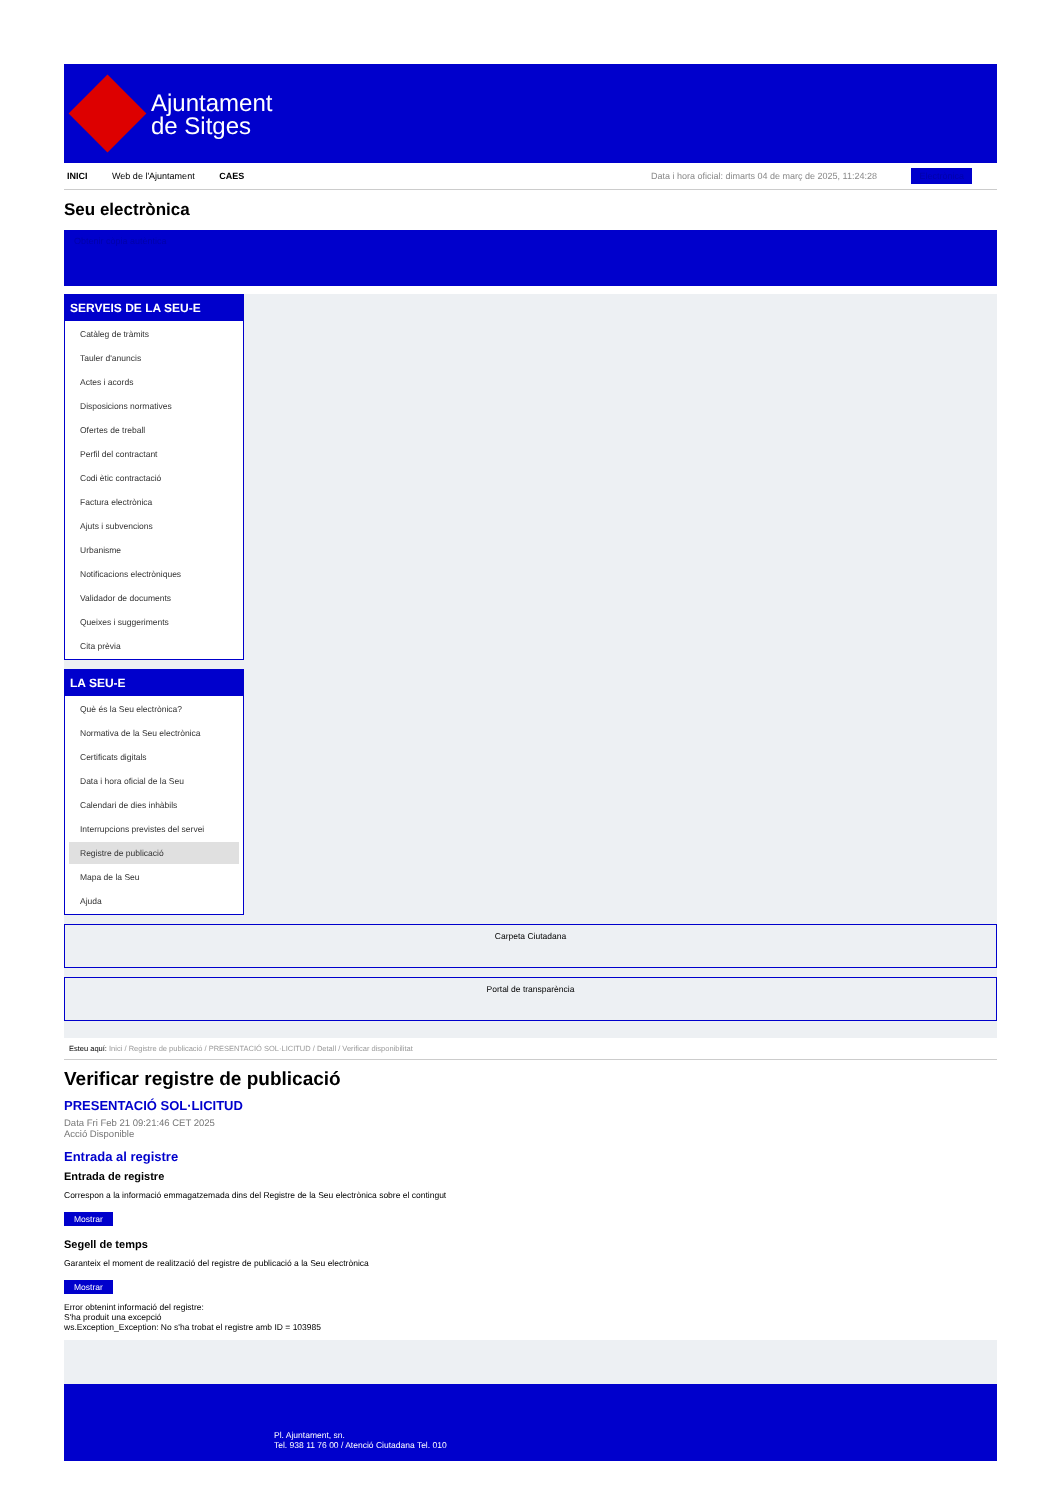Ajuntament
de Sitges
INICI Web de l'Ajuntament CAES Data i hora oficial: dimarts 04 de març de 2025, 11:24:28 Electrònica
Seu electrònica
Obtenir còpia autèntica
SERVEIS DE LA SEU-E
Catàleg de tràmits
Tauler d'anuncis
Actes i acords
Disposicions normatives
Ofertes de treball
Perfil del contractant
Codi ètic contractació
Factura electrònica
Ajuts i subvencions
Urbanisme
Notificacions electròniques
Validador de documents
Queixes i suggeriments
Cita prèvia
LA SEU-E
Què és la Seu electrònica?
Normativa de la Seu electrònica
Certificats digitals
Data i hora oficial de la Seu
Calendari de dies inhàbils
Interrupcions previstes del servei
Registre de publicació
Mapa de la Seu
Ajuda
Carpeta Ciutadana
Portal de transparència
Esteu aquí: Inici / Registre de publicació / PRESENTACIÓ SOL·LICITUD / Detall / Verificar disponibilitat
Verificar registre de publicació
PRESENTACIÓ SOL·LICITUD
Data Fri Feb 21 09:21:46 CET 2025
Acció Disponible
Entrada al registre
Entrada de registre
Correspon a la informació emmagatzemada dins del Registre de la Seu electrònica sobre el contingut
Mostrar
Segell de temps
Garanteix el moment de realització del registre de publicació a la Seu electrònica
Mostrar
Error obtenint informació del registre:
S'ha produit una excepció
ws.Exception_Exception: No s'ha trobat el registre amb ID = 103985
Pl. Ajuntament, sn.
Tel. 938 11 76 00 / Atenció Ciutadana Tel. 010